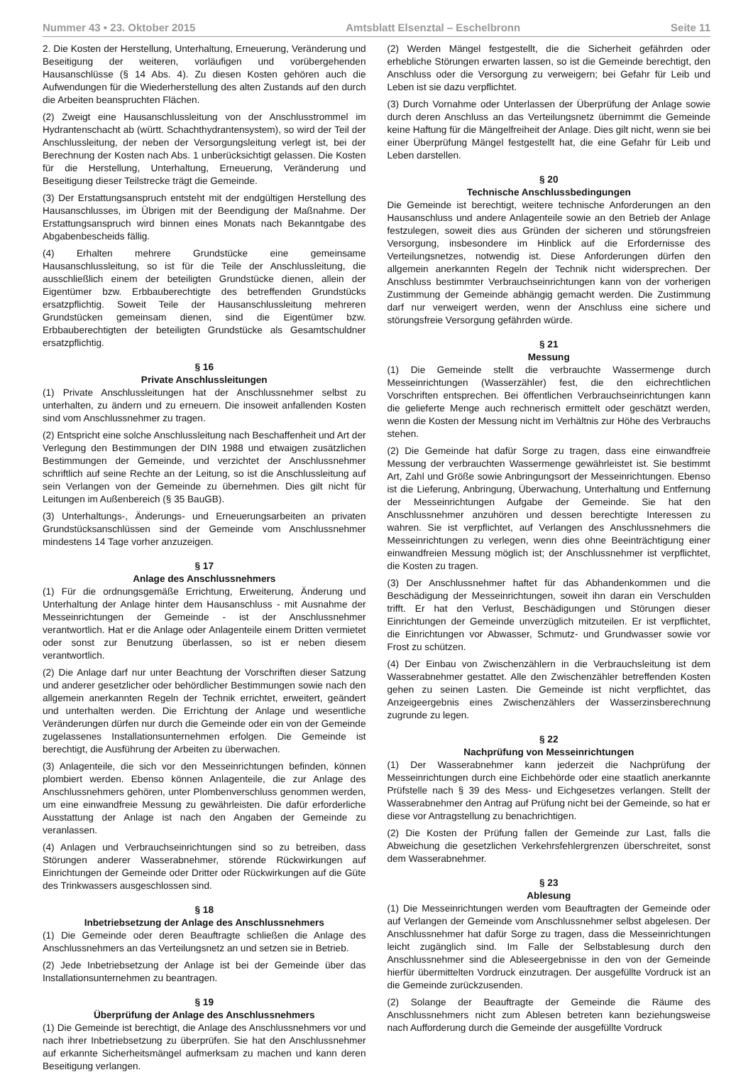Nummer 43 • 23. Oktober 2015 Amtsblatt Elsenztal – Eschelbronn Seite 11
2. Die Kosten der Herstellung, Unterhaltung, Erneuerung, Veränderung und Beseitigung der weiteren, vorläufigen und vorübergehenden Hausanschlüsse (§ 14 Abs. 4). Zu diesen Kosten gehören auch die Aufwendungen für die Wiederherstellung des alten Zustands auf den durch die Arbeiten beanspruchten Flächen.
(2) Zweigt eine Hausanschlussleitung von der Anschlusstrommel im Hydrantenschacht ab (württ. Schachthydrantensystem), so wird der Teil der Anschlussleitung, der neben der Versorgungsleitung verlegt ist, bei der Berechnung der Kosten nach Abs. 1 unberücksichtigt gelassen. Die Kosten für die Herstellung, Unterhaltung, Erneuerung, Veränderung und Beseitigung dieser Teilstrecke trägt die Gemeinde.
(3) Der Erstattungsanspruch entsteht mit der endgültigen Herstellung des Hausanschlusses, im Übrigen mit der Beendigung der Maßnahme. Der Erstattungsanspruch wird binnen eines Monats nach Bekanntgabe des Abgabenbescheids fällig.
(4) Erhalten mehrere Grundstücke eine gemeinsame Hausanschlussleitung, so ist für die Teile der Anschlussleitung, die ausschließlich einem der beteiligten Grundstücke dienen, allein der Eigentümer bzw. Erbbauberechtigte des betreffenden Grundstücks ersatzpflichtig. Soweit Teile der Hausanschlussleitung mehreren Grundstücken gemeinsam dienen, sind die Eigentümer bzw. Erbbauberechtigten der beteiligten Grundstücke als Gesamtschuldner ersatzpflichtig.
§ 16
Private Anschlussleitungen
(1) Private Anschlussleitungen hat der Anschlussnehmer selbst zu unterhalten, zu ändern und zu erneuern. Die insoweit anfallenden Kosten sind vom Anschlussnehmer zu tragen.
(2) Entspricht eine solche Anschlussleitung nach Beschaffenheit und Art der Verlegung den Bestimmungen der DIN 1988 und etwaigen zusätzlichen Bestimmungen der Gemeinde, und verzichtet der Anschlussnehmer schriftlich auf seine Rechte an der Leitung, so ist die Anschlussleitung auf sein Verlangen von der Gemeinde zu übernehmen. Dies gilt nicht für Leitungen im Außenbereich (§ 35 BauGB).
(3) Unterhaltungs-, Änderungs- und Erneuerungsarbeiten an privaten Grundstücksanschlüssen sind der Gemeinde vom Anschlussnehmer mindestens 14 Tage vorher anzuzeigen.
§ 17
Anlage des Anschlussnehmers
(1) Für die ordnungsgemäße Errichtung, Erweiterung, Änderung und Unterhaltung der Anlage hinter dem Hausanschluss - mit Ausnahme der Messeinrichtungen der Gemeinde - ist der Anschlussnehmer verantwortlich. Hat er die Anlage oder Anlagenteile einem Dritten vermietet oder sonst zur Benutzung überlassen, so ist er neben diesem verantwortlich.
(2) Die Anlage darf nur unter Beachtung der Vorschriften dieser Satzung und anderer gesetzlicher oder behördlicher Bestimmungen sowie nach den allgemein anerkannten Regeln der Technik errichtet, erweitert, geändert und unterhalten werden. Die Errichtung der Anlage und wesentliche Veränderungen dürfen nur durch die Gemeinde oder ein von der Gemeinde zugelassenes Installationsunternehmen erfolgen. Die Gemeinde ist berechtigt, die Ausführung der Arbeiten zu überwachen.
(3) Anlagenteile, die sich vor den Messeinrichtungen befinden, können plombiert werden. Ebenso können Anlagenteile, die zur Anlage des Anschlussnehmers gehören, unter Plombenverschluss genommen werden, um eine einwandfreie Messung zu gewährleisten. Die dafür erforderliche Ausstattung der Anlage ist nach den Angaben der Gemeinde zu veranlassen.
(4) Anlagen und Verbrauchseinrichtungen sind so zu betreiben, dass Störungen anderer Wasserabnehmer, störende Rückwirkungen auf Einrichtungen der Gemeinde oder Dritter oder Rückwirkungen auf die Güte des Trinkwassers ausgeschlossen sind.
§ 18
Inbetriebsetzung der Anlage des Anschlussnehmers
(1) Die Gemeinde oder deren Beauftragte schließen die Anlage des Anschlussnehmers an das Verteilungsnetz an und setzen sie in Betrieb.
(2) Jede Inbetriebsetzung der Anlage ist bei der Gemeinde über das Installationsunternehmen zu beantragen.
§ 19
Überprüfung der Anlage des Anschlussnehmers
(1) Die Gemeinde ist berechtigt, die Anlage des Anschlussnehmers vor und nach ihrer Inbetriebsetzung zu überprüfen. Sie hat den Anschlussnehmer auf erkannte Sicherheitsmängel aufmerksam zu machen und kann deren Beseitigung verlangen.
(2) Werden Mängel festgestellt, die die Sicherheit gefährden oder erhebliche Störungen erwarten lassen, so ist die Gemeinde berechtigt, den Anschluss oder die Versorgung zu verweigern; bei Gefahr für Leib und Leben ist sie dazu verpflichtet.
(3) Durch Vornahme oder Unterlassen der Überprüfung der Anlage sowie durch deren Anschluss an das Verteilungsnetz übernimmt die Gemeinde keine Haftung für die Mängelfreiheit der Anlage. Dies gilt nicht, wenn sie bei einer Überprüfung Mängel festgestellt hat, die eine Gefahr für Leib und Leben darstellen.
§ 20
Technische Anschlussbedingungen
Die Gemeinde ist berechtigt, weitere technische Anforderungen an den Hausanschluss und andere Anlagenteile sowie an den Betrieb der Anlage festzulegen, soweit dies aus Gründen der sicheren und störungsfreien Versorgung, insbesondere im Hinblick auf die Erfordernisse des Verteilungsnetzes, notwendig ist. Diese Anforderungen dürfen den allgemein anerkannten Regeln der Technik nicht widersprechen. Der Anschluss bestimmter Verbrauchseinrichtungen kann von der vorherigen Zustimmung der Gemeinde abhängig gemacht werden. Die Zustimmung darf nur verweigert werden, wenn der Anschluss eine sichere und störungsfreie Versorgung gefährden würde.
§ 21
Messung
(1) Die Gemeinde stellt die verbrauchte Wassermenge durch Messeinrichtungen (Wasserzähler) fest, die den eichrechtlichen Vorschriften entsprechen. Bei öffentlichen Verbrauchseinrichtungen kann die gelieferte Menge auch rechnerisch ermittelt oder geschätzt werden, wenn die Kosten der Messung nicht im Verhältnis zur Höhe des Verbrauchs stehen.
(2) Die Gemeinde hat dafür Sorge zu tragen, dass eine einwandfreie Messung der verbrauchten Wassermenge gewährleistet ist. Sie bestimmt Art, Zahl und Größe sowie Anbringungsort der Messeinrichtungen. Ebenso ist die Lieferung, Anbringung, Überwachung, Unterhaltung und Entfernung der Messeinrichtungen Aufgabe der Gemeinde. Sie hat den Anschlussnehmer anzuhören und dessen berechtigte Interessen zu wahren. Sie ist verpflichtet, auf Verlangen des Anschlussnehmers die Messeinrichtungen zu verlegen, wenn dies ohne Beeinträchtigung einer einwandfreien Messung möglich ist; der Anschlussnehmer ist verpflichtet, die Kosten zu tragen.
(3) Der Anschlussnehmer haftet für das Abhandenkommen und die Beschädigung der Messeinrichtungen, soweit ihn daran ein Verschulden trifft. Er hat den Verlust, Beschädigungen und Störungen dieser Einrichtungen der Gemeinde unverzüglich mitzuteilen. Er ist verpflichtet, die Einrichtungen vor Abwasser, Schmutz- und Grundwasser sowie vor Frost zu schützen.
(4) Der Einbau von Zwischenzählern in die Verbrauchsleitung ist dem Wasserabnehmer gestattet. Alle den Zwischenzähler betreffenden Kosten gehen zu seinen Lasten. Die Gemeinde ist nicht verpflichtet, das Anzeigeergebnis eines Zwischenzählers der Wasserzinsberechnung zugrunde zu legen.
§ 22
Nachprüfung von Messeinrichtungen
(1) Der Wasserabnehmer kann jederzeit die Nachprüfung der Messeinrichtungen durch eine Eichbehörde oder eine staatlich anerkannte Prüfstelle nach § 39 des Mess- und Eichgesetzes verlangen. Stellt der Wasserabnehmer den Antrag auf Prüfung nicht bei der Gemeinde, so hat er diese vor Antragstellung zu benachrichtigen.
(2) Die Kosten der Prüfung fallen der Gemeinde zur Last, falls die Abweichung die gesetzlichen Verkehrsfehlergrenzen überschreitet, sonst dem Wasserabnehmer.
§ 23
Ablesung
(1) Die Messeinrichtungen werden vom Beauftragten der Gemeinde oder auf Verlangen der Gemeinde vom Anschlussnehmer selbst abgelesen. Der Anschlussnehmer hat dafür Sorge zu tragen, dass die Messeinrichtungen leicht zugänglich sind. Im Falle der Selbstablesung durch den Anschlussnehmer sind die Ableseergebnisse in den von der Gemeinde hierfür übermittelten Vordruck einzutragen. Der ausgefüllte Vordruck ist an die Gemeinde zurückzusenden.
(2) Solange der Beauftragte der Gemeinde die Räume des Anschlussnehmers nicht zum Ablesen betreten kann beziehungsweise nach Aufforderung durch die Gemeinde der ausgefüllte Vordruck